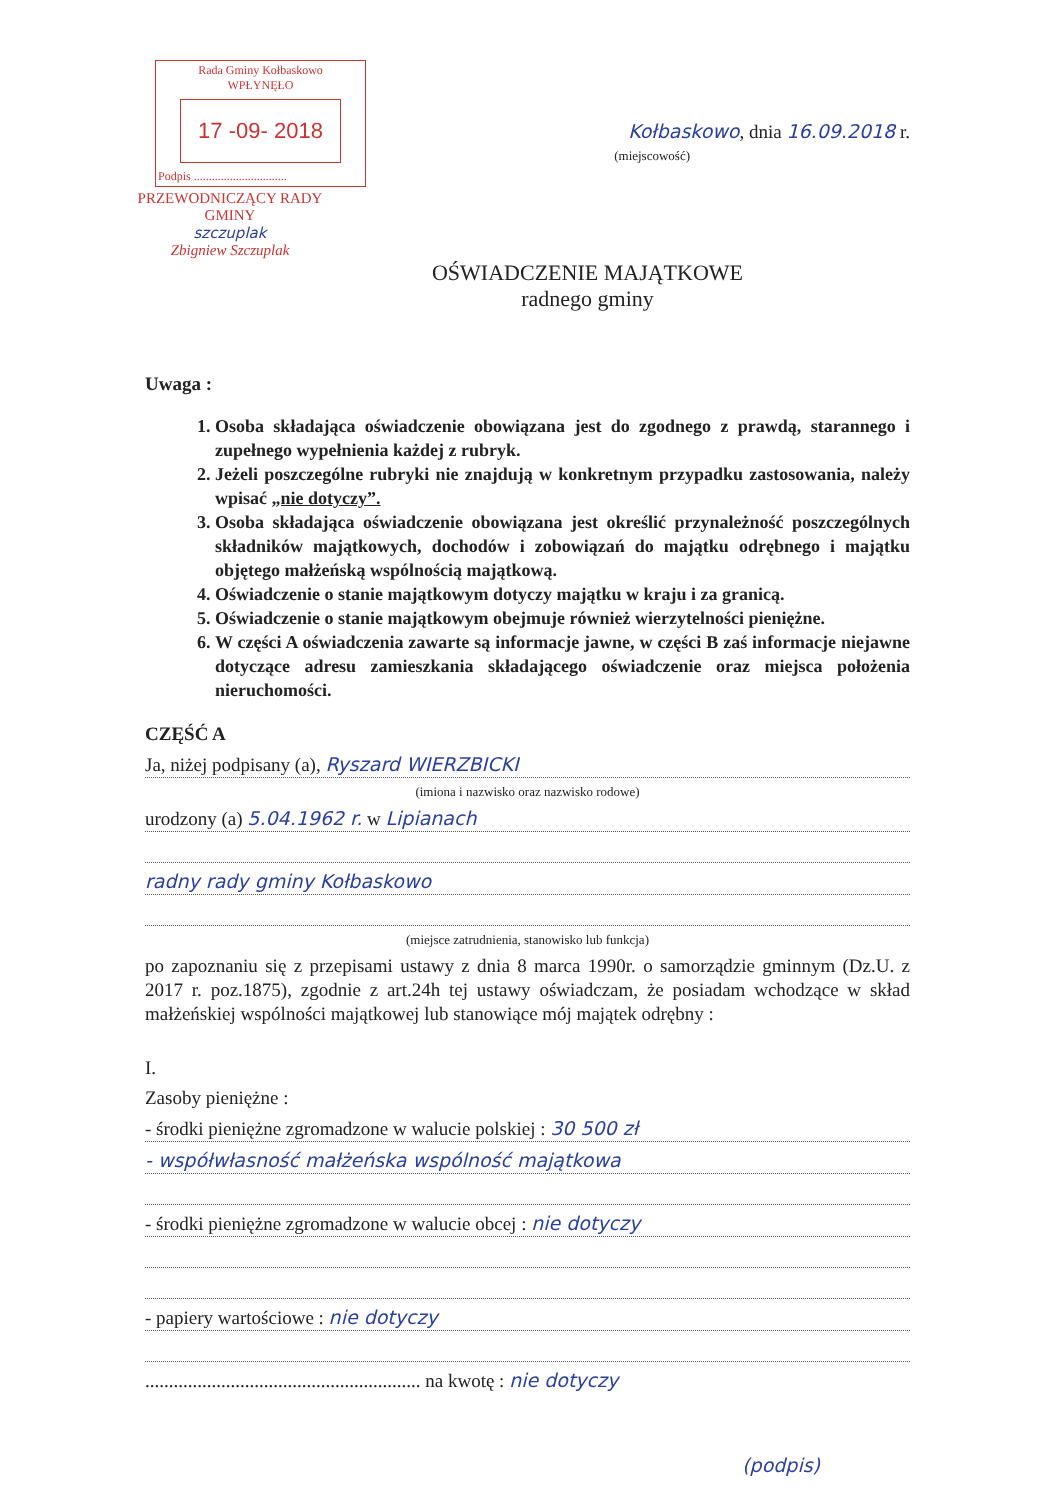Rada Gminy Kołbaskowo
WPŁYNĘŁO
17 -09- 2018
Podpis ...............................
PRZEWODNICZĄCY RADY GMINY
szczuplak
Zbigniew Szczuplak
Kołbaskowo, dnia 16.09.2018 r.
(miejscowość)
OŚWIADCZENIE MAJĄTKOWE
radnego gminy
Uwaga :
1. Osoba składająca oświadczenie obowiązana jest do zgodnego z prawdą, starannego i zupełnego wypełnienia każdej z rubryk.
2. Jeżeli poszczególne rubryki nie znajdują w konkretnym przypadku zastosowania, należy wpisać „nie dotyczy”.
3. Osoba składająca oświadczenie obowiązana jest określić przynależność poszczególnych składników majątkowych, dochodów i zobowiązań do majątku odrębnego i majątku objętego małżeńską wspólnością majątkową.
4. Oświadczenie o stanie majątkowym dotyczy majątku w kraju i za granicą.
5. Oświadczenie o stanie majątkowym obejmuje również wierzytelności pieniężne.
6. W części A oświadczenia zawarte są informacje jawne, w części B zaś informacje niejawne dotyczące adresu zamieszkania składającego oświadczenie oraz miejsca położenia nieruchomości.
CZĘŚĆ A
Ja, niżej podpisany (a), Ryszard WIERZBICKI
(imiona i nazwisko oraz nazwisko rodowe)
urodzony (a) 5.04.1962 r. w Lipianach
radny rady gminy Kołbaskowo
(miejsce zatrudnienia, stanowisko lub funkcja)
po zapoznaniu się z przepisami ustawy z dnia 8 marca 1990r. o samorządzie gminnym (Dz.U. z 2017 r. poz.1875), zgodnie z art.24h tej ustawy oświadczam, że posiadam wchodzące w skład małżeńskiej wspólności majątkowej lub stanowiące mój majątek odrębny :
I.
Zasoby pieniężne :
- środki pieniężne zgromadzone w walucie polskiej : 30 500 zł
- współwłasność małżeńska wspólność majątkowa
- środki pieniężne zgromadzone w walucie obcej : nie dotyczy
- papiery wartościowe : nie dotyczy
.......................................................... na kwotę : nie dotyczy
(podpis)